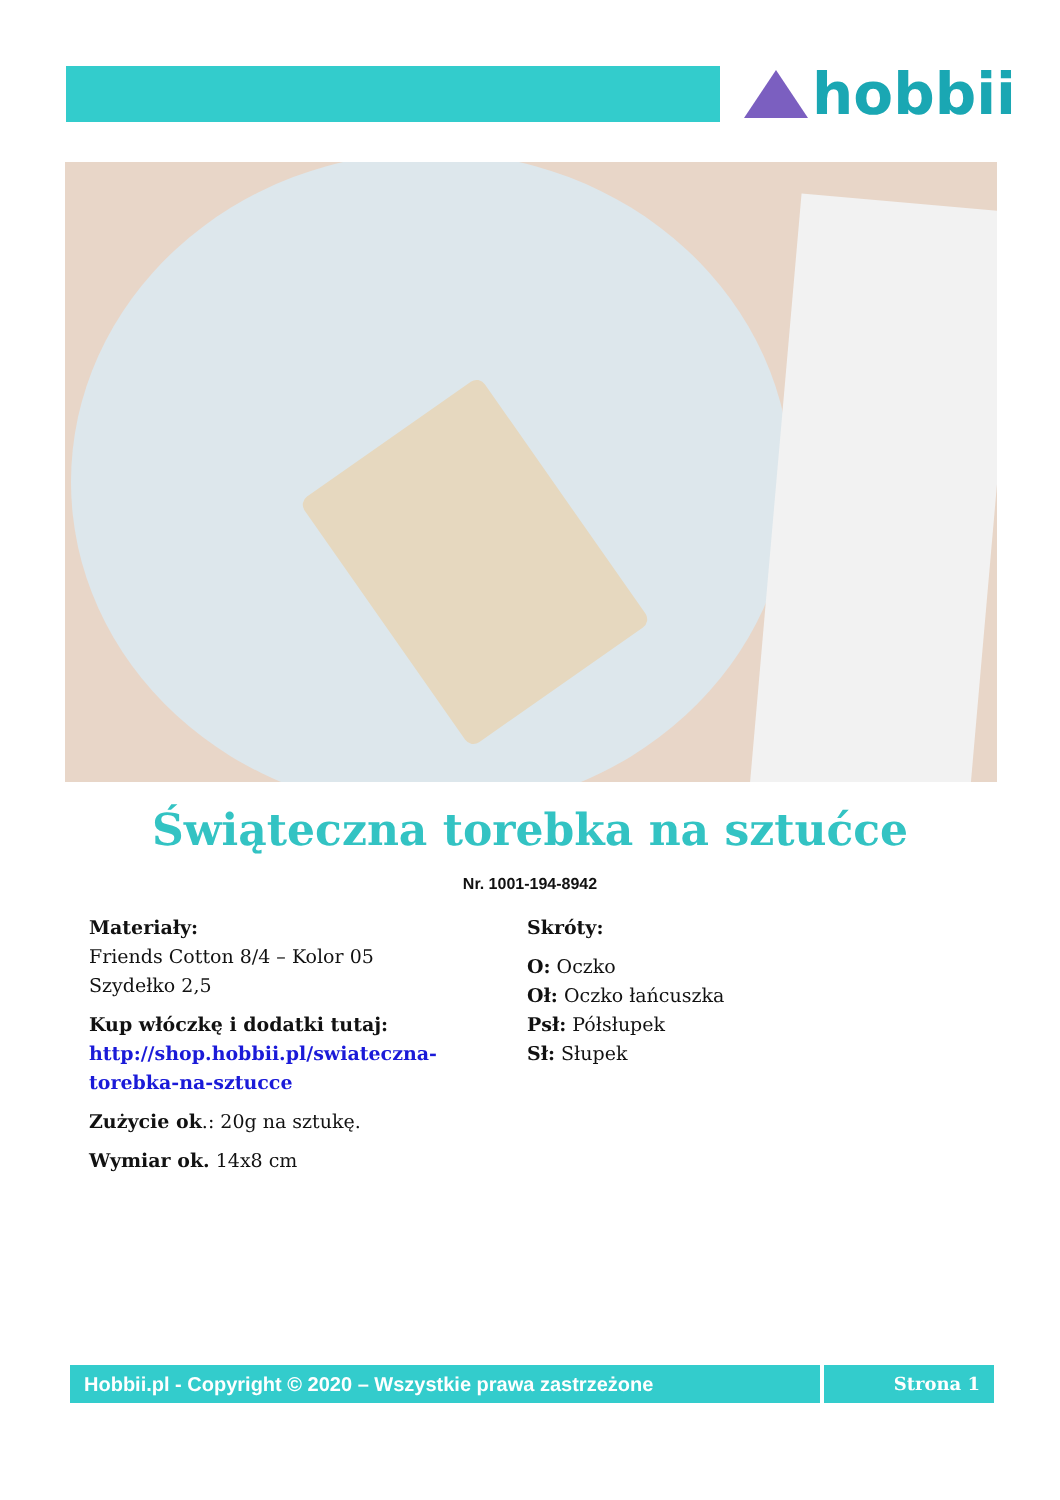hobbii
Świąteczna torebka na sztućce
Nr. 1001-194-8942
Materiały:
Friends Cotton 8/4 – Kolor 05
Szydełko 2,5
Kup włóczkę i dodatki tutaj:
http://shop.hobbii.pl/swiateczna-
torebka-na-sztucce
Zużycie ok.: 20g na sztukę.
Wymiar ok. 14x8 cm
Skróty:
O: Oczko
Oł: Oczko łańcuszka
Psł: Półsłupek
Sł: Słupek
Hobbii.pl - Copyright © 2020 – Wszystkie prawa zastrzeżone Strona 1